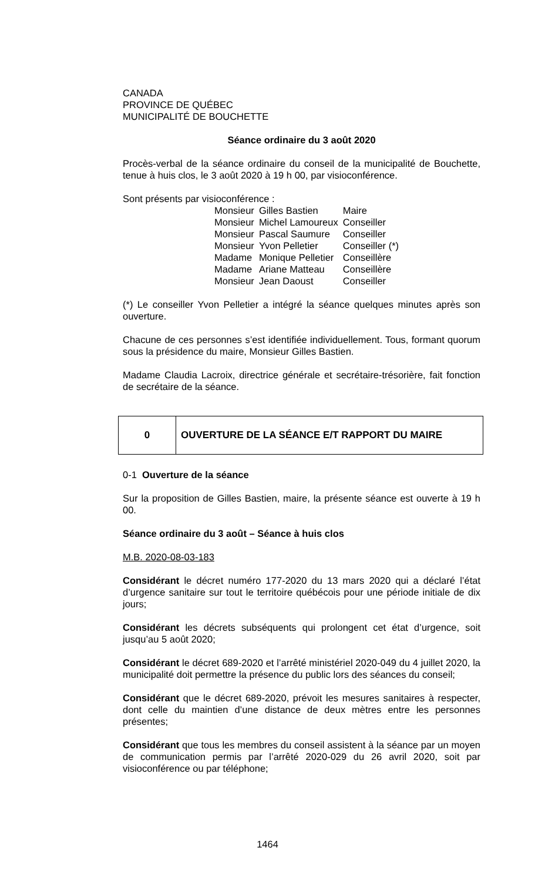CANADA
PROVINCE DE QUÉBEC
MUNICIPALITÉ DE BOUCHETTE
Séance ordinaire du 3 août 2020
Procès-verbal de la séance ordinaire du conseil de la municipalité de Bouchette, tenue à huis clos, le 3 août 2020 à 19 h 00, par visioconférence.
Sont présents par visioconférence :
| Monsieur | Gilles Bastien | Maire |
| Monsieur | Michel Lamoureux | Conseiller |
| Monsieur | Pascal Saumure | Conseiller |
| Monsieur | Yvon Pelletier | Conseiller (*) |
| Madame | Monique Pelletier | Conseillère |
| Madame | Ariane Matteau | Conseillère |
| Monsieur | Jean Daoust | Conseiller |
(*) Le conseiller Yvon Pelletier a intégré la séance quelques minutes après son ouverture.
Chacune de ces personnes s’est identifiée individuellement. Tous, formant quorum sous la présidence du maire, Monsieur Gilles Bastien.
Madame Claudia Lacroix, directrice générale et secrétaire-trésorière, fait fonction de secrétaire de la séance.
| 0 | OUVERTURE DE LA SÉANCE E/T RAPPORT DU MAIRE |
0-1 Ouverture de la séance
Sur la proposition de Gilles Bastien, maire, la présente séance est ouverte à 19 h 00.
Séance ordinaire du 3 août – Séance à huis clos
M.B. 2020-08-03-183
Considérant le décret numéro 177-2020 du 13 mars 2020 qui a déclaré l’état d’urgence sanitaire sur tout le territoire québécois pour une période initiale de dix jours;
Considérant les décrets subséquents qui prolongent cet état d’urgence, soit jusqu’au 5 août 2020;
Considérant le décret 689-2020 et l’arrêté ministériel 2020-049 du 4 juillet 2020, la municipalité doit permettre la présence du public lors des séances du conseil;
Considérant que le décret 689-2020, prévoit les mesures sanitaires à respecter, dont celle du maintien d’une distance de deux mètres entre les personnes présentes;
Considérant que tous les membres du conseil assistent à la séance par un moyen de communication permis par l’arrêté 2020-029 du 26 avril 2020, soit par visioconférence ou par téléphone;
1464